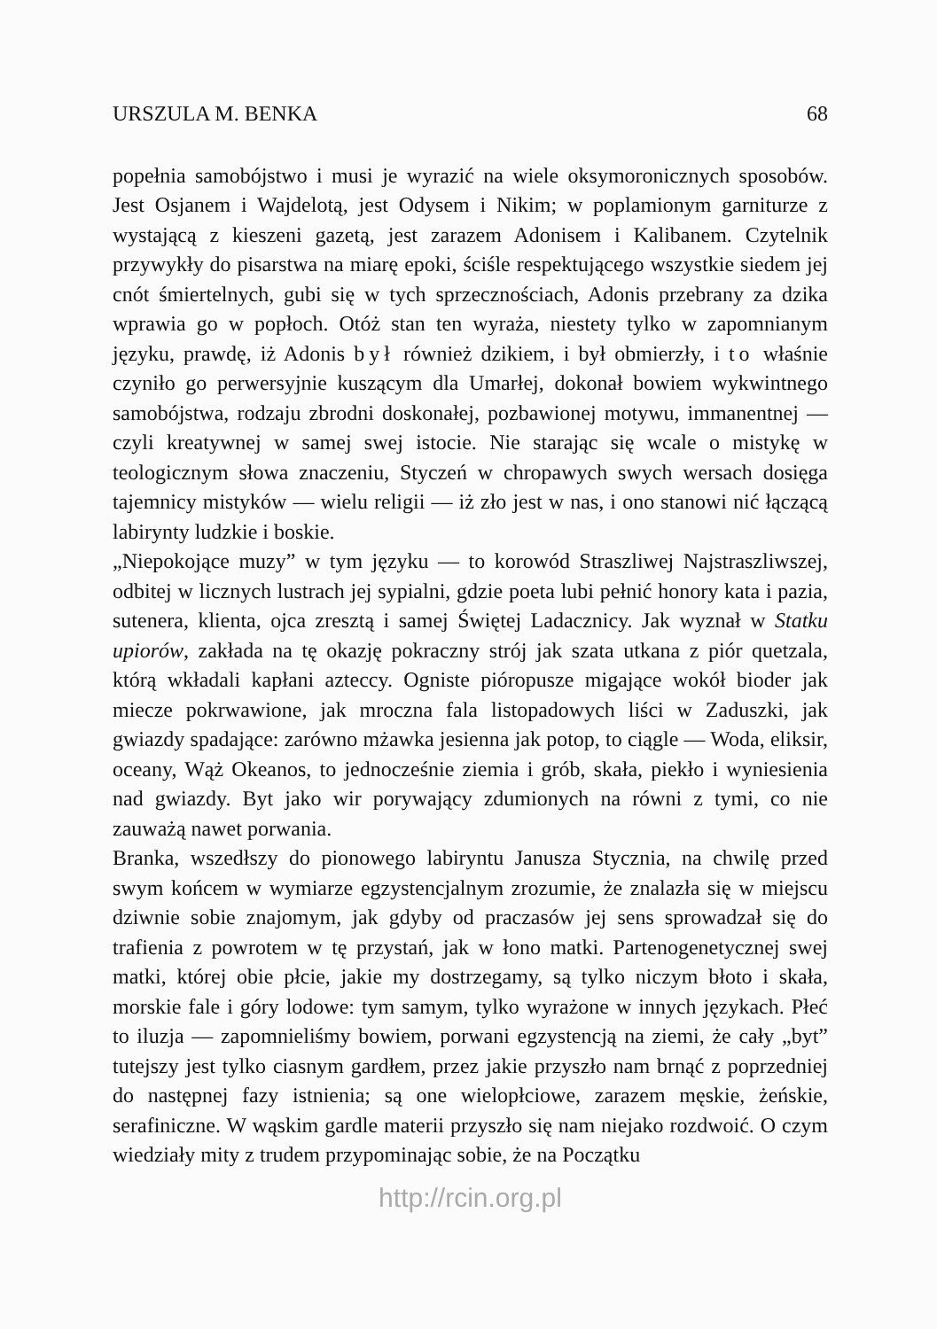URSZULA M. BENKA 68
popełnia samobójstwo i musi je wyrazić na wiele oksymoronicznych sposobów. Jest Osjanem i Wajdelotą, jest Odysem i Nikim; w poplamionym garniturze z wystającą z kieszeni gazetą, jest zarazem Adonisem i Kalibanem. Czytelnik przywykły do pisarstwa na miarę epoki, ściśle respektującego wszystkie siedem jej cnót śmiertelnych, gubi się w tych sprzecznościach, Adonis przebrany za dzika wprawia go w popłoch. Otóż stan ten wyraża, niestety tylko w zapomnianym języku, prawdę, iż Adonis był również dzikiem, i był obmierzły, i to właśnie czyniło go perwersyjnie kuszącym dla Umarłej, dokonał bowiem wykwintnego samobójstwa, rodzaju zbrodni doskonałej, pozbawionej motywu, immanentnej — czyli kreatywnej w samej swej istocie. Nie starając się wcale o mistykę w teologicznym słowa znaczeniu, Styczeń w chropawych swych wersach dosięga tajemnicy mistyków — wielu religii — iż zło jest w nas, i ono stanowi nić łączącą labirynty ludzkie i boskie.
„Niepokojące muzy” w tym języku — to korowód Straszliwej Najstraszliwszej, odbitej w licznych lustrach jej sypialni, gdzie poeta lubi pełnić honory kata i pazia, sutenera, klienta, ojca zresztą i samej Świętej Ladacznicy. Jak wyznał w Statku upiorów, zakłada na tę okazję pokraczny strój jak szata utkana z piór quetzala, którą wkładali kapłani azteccy. Ogniste pióropusze migające wokół bioder jak miecze pokrwawione, jak mroczna fala listopadowych liści w Zaduszki, jak gwiazdy spadające: zarówno mżawka jesienna jak potop, to ciągle — Woda, eliksir, oceany, Wąż Okeanos, to jednocześnie ziemia i grób, skała, piekło i wyniesienia nad gwiazdy. Byt jako wir porywający zdumionych na równi z tymi, co nie zauważą nawet porwania.
Branka, wszedłszy do pionowego labiryntu Janusza Stycznia, na chwilę przed swym końcem w wymiarze egzystencjalnym zrozumie, że znalazła się w miejscu dziwnie sobie znajomym, jak gdyby od praczasów jej sens sprowadzał się do trafienia z powrotem w tę przystań, jak w łono matki. Partenogenetycznej swej matki, której obie płcie, jakie my dostrzegamy, są tylko niczym błoto i skała, morskie fale i góry lodowe: tym samym, tylko wyrażone w innych językach. Płeć to iluzja — zapomnieliśmy bowiem, porwani egzystencją na ziemi, że cały „byt” tutejszy jest tylko ciasnym gardłem, przez jakie przyszło nam brnąć z poprzedniej do następnej fazy istnienia; są one wielopłciowe, zarazem męskie, żeńskie, serafiniczne. W wąskim gardle materii przyszło się nam niejako rozdwoić. O czym wiedziały mity z trudem przypominając sobie, że na Początku
http://rcin.org.pl